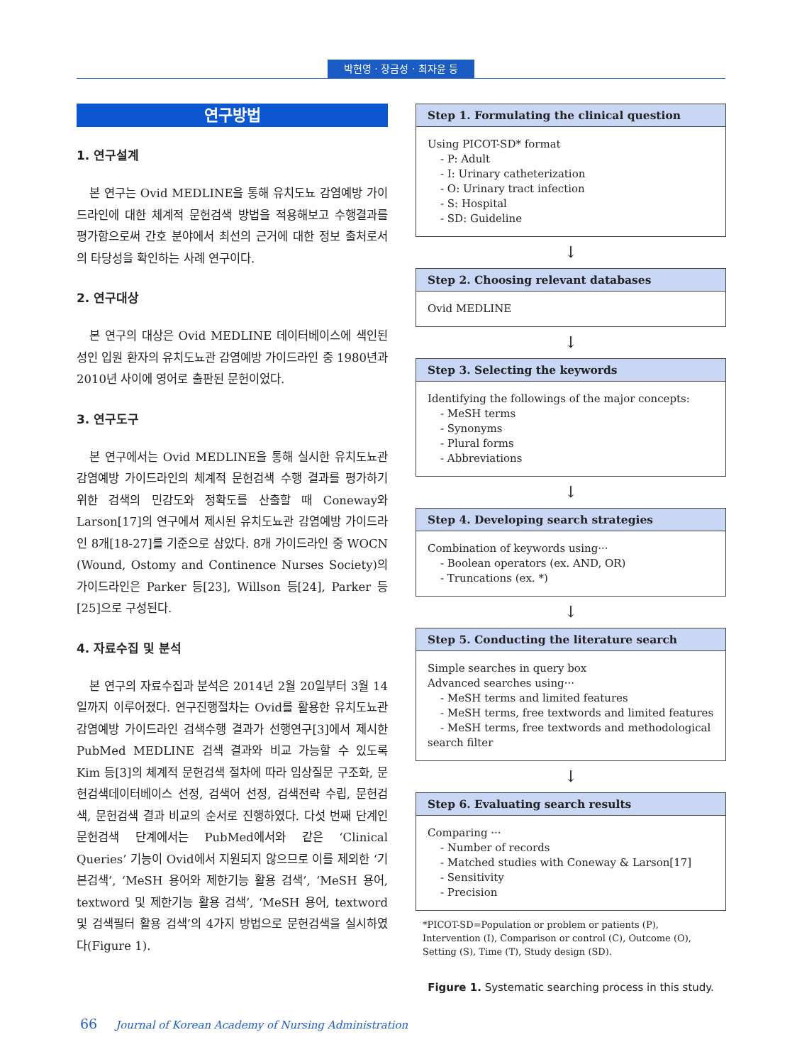박현영 · 장금성 · 최자윤 등
연구방법
1. 연구설계
본 연구는 Ovid MEDLINE을 통해 유치도뇨 감염예방 가이드라인에 대한 체계적 문헌검색 방법을 적용해보고 수행결과를 평가함으로써 간호 분야에서 최선의 근거에 대한 정보 출처로서의 타당성을 확인하는 사례 연구이다.
2. 연구대상
본 연구의 대상은 Ovid MEDLINE 데이터베이스에 색인된 성인 입원 환자의 유치도뇨관 감염예방 가이드라인 중 1980년과 2010년 사이에 영어로 출판된 문헌이었다.
3. 연구도구
본 연구에서는 Ovid MEDLINE을 통해 실시한 유치도뇨관 감염예방 가이드라인의 체계적 문헌검색 수행 결과를 평가하기 위한 검색의 민감도와 정확도를 산출할 때 Coneway와 Larson[17]의 연구에서 제시된 유치도뇨관 감염예방 가이드라인 8개[18-27]를 기준으로 삼았다. 8개 가이드라인 중 WOCN (Wound, Ostomy and Continence Nurses Society)의 가이드라인은 Parker 등[23], Willson 등[24], Parker 등[25]으로 구성된다.
4. 자료수집 및 분석
본 연구의 자료수집과 분석은 2014년 2월 20일부터 3월 14일까지 이루어졌다. 연구진행절차는 Ovid를 활용한 유치도뇨관 감염예방 가이드라인 검색수행 결과가 선행연구[3]에서 제시한 PubMed MEDLINE 검색 결과와 비교 가능할 수 있도록 Kim 등[3]의 체계적 문헌검색 절차에 따라 임상질문 구조화, 문헌검색데이터베이스 선정, 검색어 선정, 검색전략 수립, 문헌검색, 문헌검색 결과 비교의 순서로 진행하였다. 다섯 번째 단계인 문헌검색 단계에서는 PubMed에서와 같은 ‘Clinical Queries’ 기능이 Ovid에서 지원되지 않으므로 이를 제외한 ‘기본검색’, ‘MeSH 용어와 제한기능 활용 검색’, ‘MeSH 용어, textword 및 제한기능 활용 검색’, ‘MeSH 용어, textword 및 검색필터 활용 검색’의 4가지 방법으로 문헌검색을 실시하였다(Figure 1).
Step 1. Formulating the clinical question
Using PICOT-SD* format
- P: Adult
- I: Urinary catheterization
- O: Urinary tract infection
- S: Hospital
- SD: Guideline
↓
Step 2. Choosing relevant databases
Ovid MEDLINE
↓
Step 3. Selecting the keywords
Identifying the followings of the major concepts:
- MeSH terms
- Synonyms
- Plural forms
- Abbreviations
↓
Step 4. Developing search strategies
Combination of keywords using···
- Boolean operators (ex. AND, OR)
- Truncations (ex. *)
↓
Step 5. Conducting the literature search
Simple searches in query box
Advanced searches using···
- MeSH terms and limited features
- MeSH terms, free textwords and limited features
- MeSH terms, free textwords and methodological search filter
↓
Step 6. Evaluating search results
Comparing ···
- Number of records
- Matched studies with Coneway & Larson[17]
- Sensitivity
- Precision
*PICOT-SD=Population or problem or patients (P), Intervention (I), Comparison or control (C), Outcome (O), Setting (S), Time (T), Study design (SD).
Figure 1. Systematic searching process in this study.
66 Journal of Korean Academy of Nursing Administration